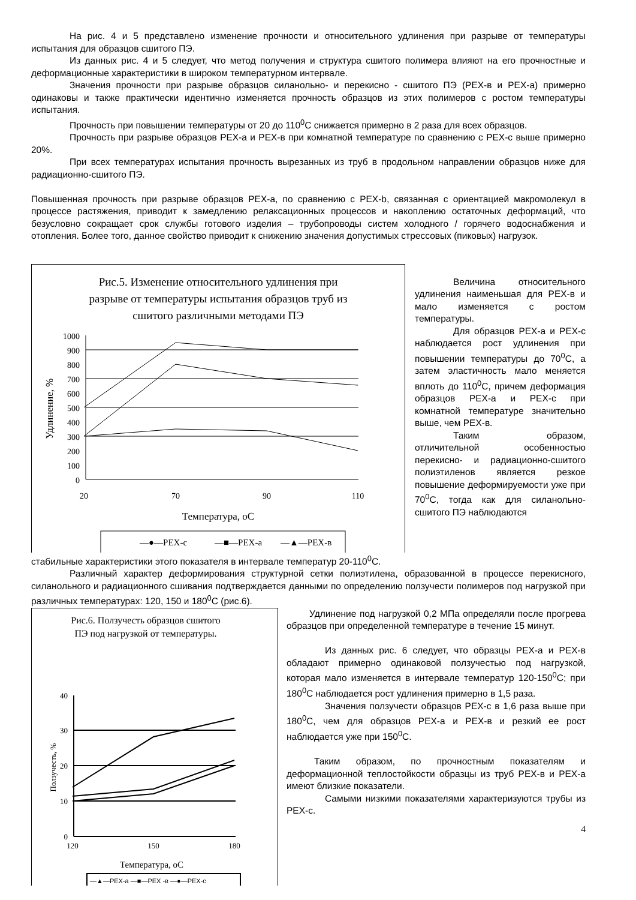На рис. 4 и 5 представлено изменение прочности и относительного удлинения при разрыве от температуры испытания для образцов сшитого ПЭ.
Из данных рис. 4 и 5 следует, что метод получения и структура сшитого полимера влияют на его прочностные и деформационные характеристики в широком температурном интервале.
Значения прочности при разрыве образцов силанольно- и перекисно - сшитого ПЭ (PEX-в и PEX-а) примерно одинаковы и также практически идентично изменяется прочность образцов из этих полимеров с ростом температуры испытания.
Прочность при повышении температуры от 20 до 110<sup>0</sup>С снижается примерно в 2 раза для всех образцов.
Прочность при разрыве образцов PEX-а и PEX-в при комнатной температуре по сравнению с PEX-с выше примерно 20%.
При всех температурах испытания прочность вырезанных из труб в продольном направлении образцов ниже для радиационно-сшитого ПЭ.
Повышенная прочность при разрыве образцов PEX-а, по сравнению с PEX-b, связанная с ориентацией макромолекул в процессе растяжения, приводит к замедлению релаксационных процессов и накоплению остаточных деформаций, что безусловно сокращает срок службы готового изделия – трубопроводы систем холодного / горячего водоснабжения и отопления. Более того, данное свойство приводит к снижению значения допустимых стрессовых (пиковых) нагрузок.
Рис.5. Изменение относительного удлинения при
разрыве от температуры испытания образцов труб из
сшитого различными методами ПЭ
1000
900
800
700
600
500
400
300
200
100
0
20
70
90
110
Температура, оС
Удлинение, %
—●—PEX-с
—■—PEX-а
—▲—PEX-в
Величина относительного удлинения наименьшая для PEX-в и мало изменяется с ростом температуры.
Для образцов PEX-а и PEX-с наблюдается рост удлинения при повышении температуры до 70<sup>0</sup>С, а затем эластичность мало меняется вплоть до 110<sup>0</sup>С, причем деформация образцов PEX-а и PEX-с при комнатной температуре значительно выше, чем PEX-в.
Таким образом, отличительной особенностью перекисно- и радиационно-сшитого полиэтиленов является резкое повышение деформируемости уже при 70<sup>0</sup>С, тогда как для силанольно-сшитого ПЭ наблюдаются
стабильные характеристики этого показателя в интервале температур 20-110<sup>0</sup>С.
Различный характер деформирования структурной сетки полиэтилена, образованной в процессе перекисного, силанольного и радиационного сшивания подтверждается данными по определению ползучести полимеров под нагрузкой при различных температурах: 120, 150 и 180<sup>0</sup>С (рис.6).
Рис.6. Ползучесть образцов сшитого
ПЭ под нагрузкой от температуры.
40
30
20
10
0
120
150
180
Температура, оС
Ползучесть, %
—▲—PEX-а —■—PEX -в —●—PEX-с
Удлинение под нагрузкой 0,2 МПа определяли после прогрева образцов при определенной температуре в течение 15 минут.
Из данных рис. 6 следует, что образцы PEX-а и PEX-в обладают примерно одинаковой ползучестью под нагрузкой, которая мало изменяется в интервале температур 120-150<sup>0</sup>С; при 180<sup>0</sup>С наблюдается рост удлинения примерно в 1,5 раза.
Значения ползучести образцов PEX-с в 1,6 раза выше при 180<sup>0</sup>С, чем для образцов PEX-а и PEX-в и резкий ее рост наблюдается уже при 150<sup>0</sup>С.
Таким образом, по прочностным показателям и деформационной теплостойкости образцы из труб PEX-в и PEX-а имеют близкие показатели.
Самыми низкими показателями характеризуются трубы из PEX-с.
4